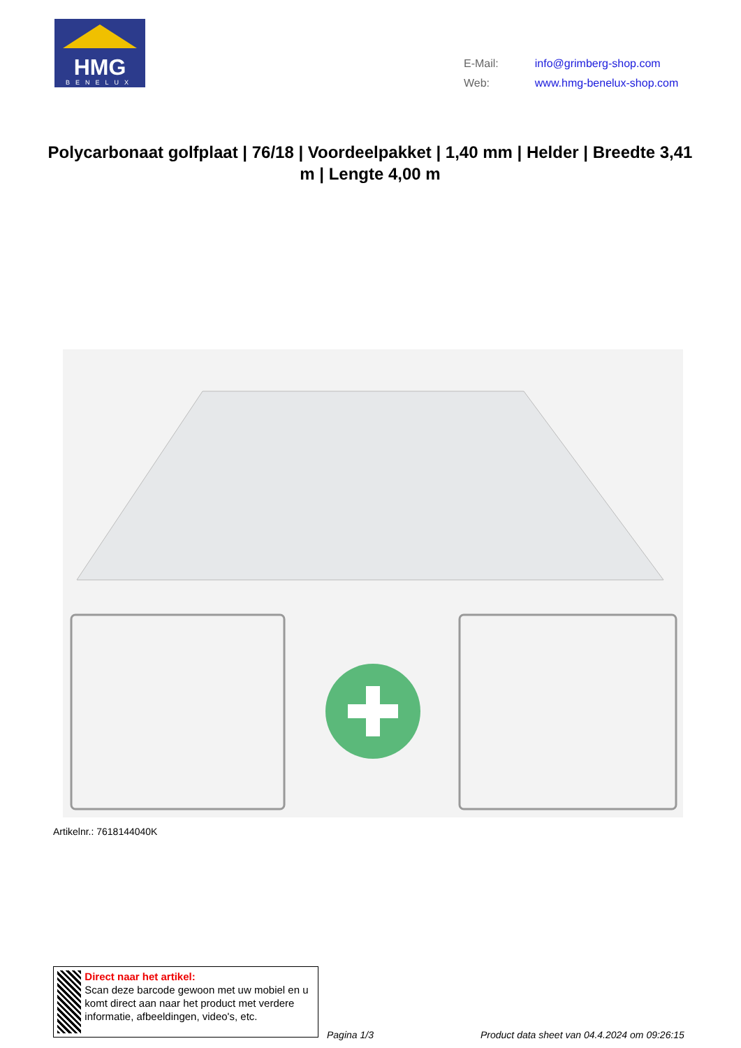HMG
BENELUX
| E-Mail: | info@grimberg-shop.com |
| Web: | www.hmg-benelux-shop.com |
Polycarbonaat golfplaat | 76/18 | Voordeelpakket | 1,40 mm | Helder | Breedte 3,41 m | Lengte 4,00 m
Artikelnr.: 7618144040K
Direct naar het artikel:
Scan deze barcode gewoon met uw mobiel en u komt direct aan naar het product met verdere informatie, afbeeldingen, video's, etc.
Pagina 1/3
Product data sheet van 04.4.2024 om 09:26:15